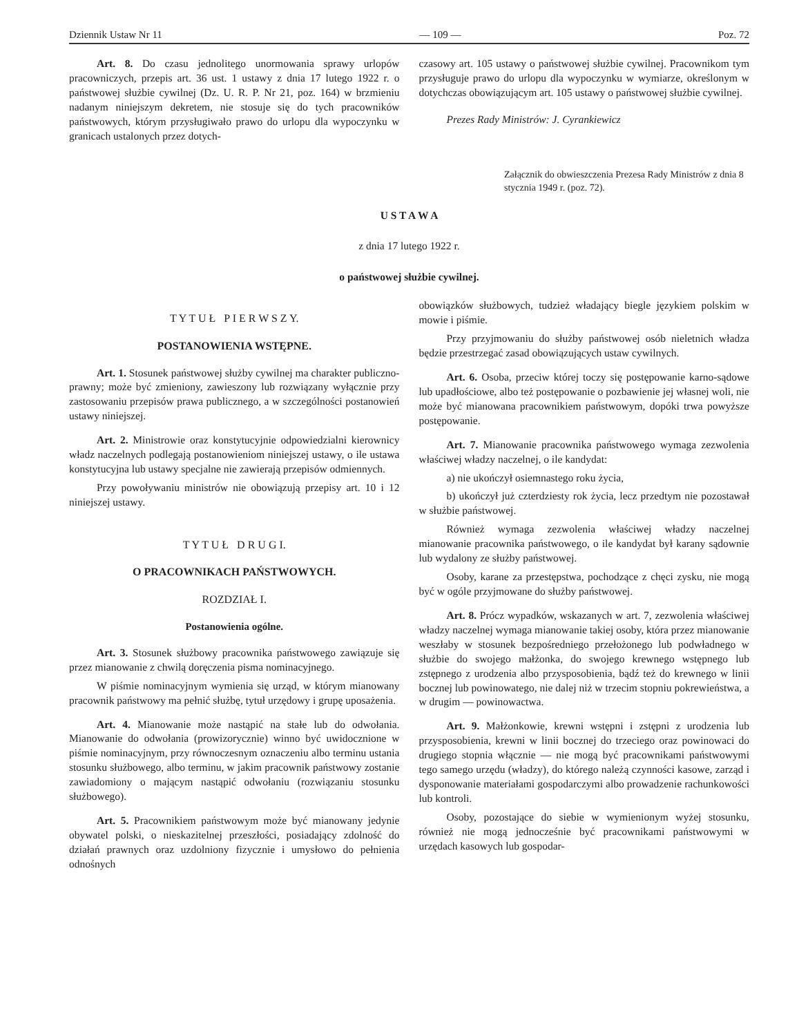Dziennik Ustaw Nr 11 — 109 — Poz. 72
Art. 8. Do czasu jednolitego unormowania sprawy urlopów pracowniczych, przepis art. 36 ust. 1 ustawy z dnia 17 lutego 1922 r. o państwowej służbie cywilnej (Dz. U. R. P. Nr 21, poz. 164) w brzmieniu nadanym niniejszym dekretem, nie stosuje się do tych pracowników państwowych, którym przysługiwało prawo do urlopu dla wypoczynku w granicach ustalonych przez dotych-
czasowy art. 105 ustawy o państwowej służbie cywilnej. Pracownikom tym przysługuje prawo do urlopu dla wypoczynku w wymiarze, określonym w dotychczas obowiązującym art. 105 ustawy o państwowej służbie cywilnej.
Prezes Rady Ministrów: J. Cyrankiewicz
Załącznik do obwieszczenia Prezesa Rady Ministrów z dnia 8 stycznia 1949 r. (poz. 72).
U S T A W A
z dnia 17 lutego 1922 r.
o państwowej służbie cywilnej.
T Y T U Ł P I E R W S Z Y.
POSTANOWIENIA WSTĘPNE.
Art. 1. Stosunek państwowej służby cywilnej ma charakter publiczno-prawny; może być zmieniony, zawieszony lub rozwiązany wyłącznie przy zastosowaniu przepisów prawa publicznego, a w szczególności postanowień ustawy niniejszej.
Art. 2. Ministrowie oraz konstytucyjnie odpowiedzialni kierownicy władz naczelnych podlegają postanowieniom niniejszej ustawy, o ile ustawa konstytucyjna lub ustawy specjalne nie zawierają przepisów odmiennych.
Przy powoływaniu ministrów nie obowiązują przepisy art. 10 i 12 niniejszej ustawy.
T Y T U Ł D R U G I.
O PRACOWNIKACH PAŃSTWOWYCH.
ROZDZIAŁ I.
Postanowienia ogólne.
Art. 3. Stosunek służbowy pracownika państwowego zawiązuje się przez mianowanie z chwilą doręczenia pisma nominacyjnego.
W piśmie nominacyjnym wymienia się urząd, w którym mianowany pracownik państwowy ma pełnić służbę, tytuł urzędowy i grupę uposażenia.
Art. 4. Mianowanie może nastąpić na stałe lub do odwołania. Mianowanie do odwołania (prowizorycznie) winno być uwidocznione w piśmie nominacyjnym, przy równoczesnym oznaczeniu albo terminu ustania stosunku służbowego, albo terminu, w jakim pracownik państwowy zostanie zawiadomiony o mającym nastąpić odwołaniu (rozwiązaniu stosunku służbowego).
Art. 5. Pracownikiem państwowym może być mianowany jedynie obywatel polski, o nieskazitelnej przeszłości, posiadający zdolność do działań prawnych oraz uzdolniony fizycznie i umysłowo do pełnienia odnośnych
obowiązków służbowych, tudzież władający biegle językiem polskim w mowie i piśmie.
Przy przyjmowaniu do służby państwowej osób nieletnich władza będzie przestrzegać zasad obowiązujących ustaw cywilnych.
Art. 6. Osoba, przeciw której toczy się postępowanie karno-sądowe lub upadłościowe, albo też postępowanie o pozbawienie jej własnej woli, nie może być mianowana pracownikiem państwowym, dopóki trwa powyższe postępowanie.
Art. 7. Mianowanie pracownika państwowego wymaga zezwolenia właściwej władzy naczelnej, o ile kandydat:
a) nie ukończył osiemnastego roku życia,
b) ukończył już czterdziesty rok życia, lecz przedtym nie pozostawał w służbie państwowej.
Również wymaga zezwolenia właściwej władzy naczelnej mianowanie pracownika państwowego, o ile kandydat był karany sądownie lub wydalony ze służby państwowej.
Osoby, karane za przestępstwa, pochodzące z chęci zysku, nie mogą być w ogóle przyjmowane do służby państwowej.
Art. 8. Prócz wypadków, wskazanych w art. 7, zezwolenia właściwej władzy naczelnej wymaga mianowanie takiej osoby, która przez mianowanie weszłaby w stosunek bezpośredniego przełożonego lub podwładnego w służbie do swojego małżonka, do swojego krewnego wstępnego lub zstępnego z urodzenia albo przysposobienia, bądź też do krewnego w linii bocznej lub powinowatego, nie dalej niż w trzecim stopniu pokrewieństwa, a w drugim — powinowactwa.
Art. 9. Małżonkowie, krewni wstępni i zstępni z urodzenia lub przysposobienia, krewni w linii bocznej do trzeciego oraz powinowaci do drugiego stopnia włącznie — nie mogą być pracownikami państwowymi tego samego urzędu (władzy), do którego należą czynności kasowe, zarząd i dysponowanie materiałami gospodarczymi albo prowadzenie rachunkowości lub kontroli.
Osoby, pozostające do siebie w wymienionym wyżej stosunku, również nie mogą jednocześnie być pracownikami państwowymi w urzędach kasowych lub gospodar-